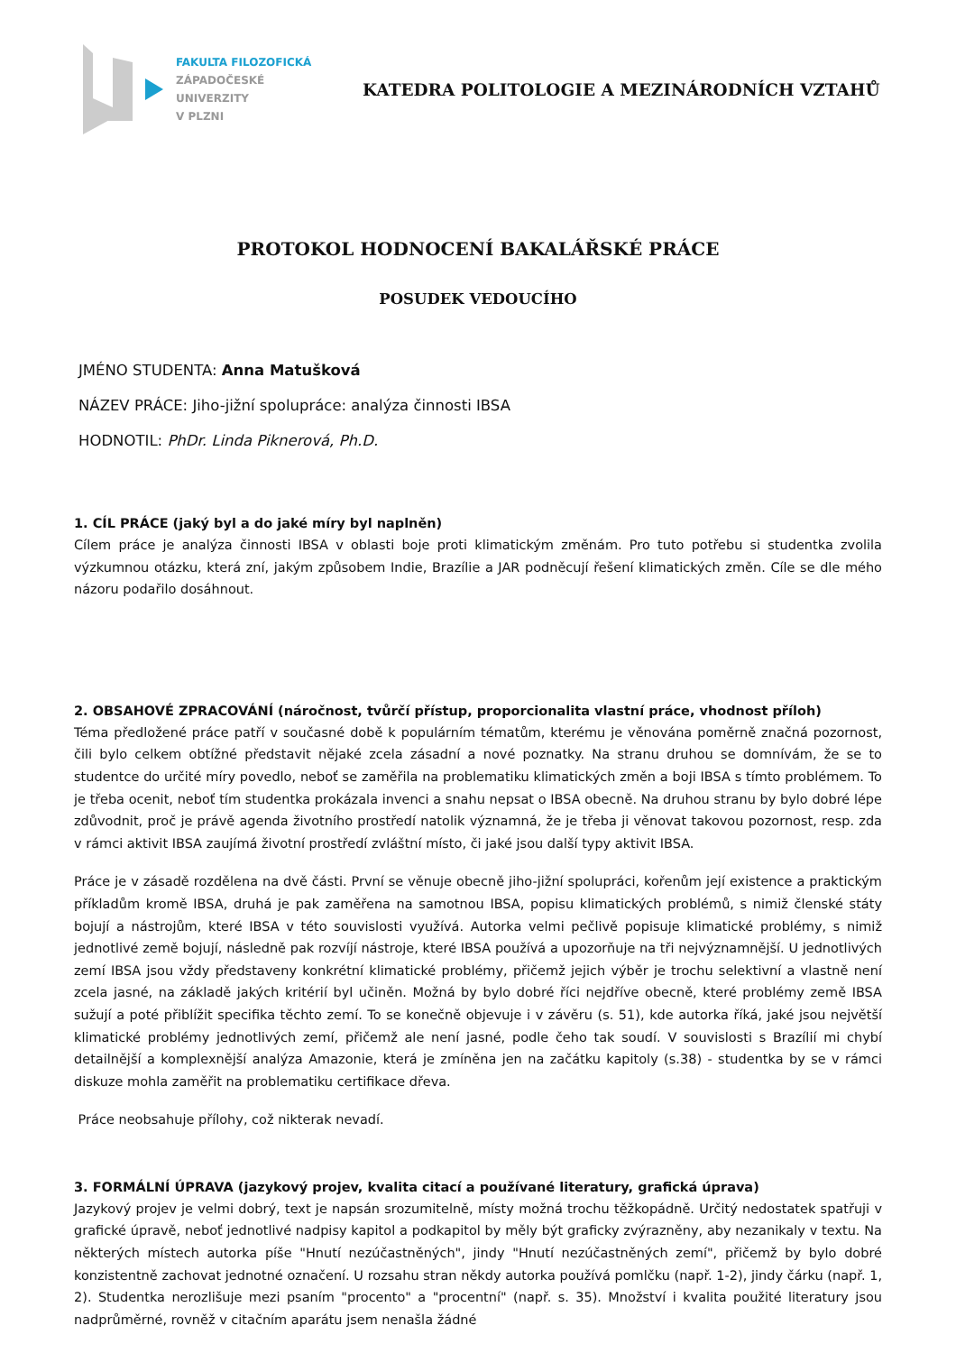FAKULTA FILOZOFICKÁ
ZÁPADOČESKÉ
UNIVERZITY
V PLZNI
KATEDRA POLITOLOGIE A MEZINÁRODNÍCH VZTAHŮ
PROTOKOL HODNOCENÍ BAKALÁŘSKÉ PRÁCE
POSUDEK VEDOUCÍHO
JMÉNO STUDENTA: Anna Matušková
NÁZEV PRÁCE: Jiho-jižní spolupráce: analýza činnosti IBSA
HODNOTIL: PhDr. Linda Piknerová, Ph.D.
1. CÍL PRÁCE (jaký byl a do jaké míry byl naplněn)
Cílem práce je analýza činnosti IBSA v oblasti boje proti klimatickým změnám. Pro tuto potřebu si studentka zvolila výzkumnou otázku, která zní, jakým způsobem Indie, Brazílie a JAR podněcují řešení klimatických změn. Cíle se dle mého názoru podařilo dosáhnout.
2. OBSAHOVÉ ZPRACOVÁNÍ (náročnost, tvůrčí přístup, proporcionalita vlastní práce, vhodnost příloh)
Téma předložené práce patří v současné době k populárním tématům, kterému je věnována poměrně značná pozornost, čili bylo celkem obtížné představit nějaké zcela zásadní a nové poznatky. Na stranu druhou se domnívám, že se to studentce do určité míry povedlo, neboť se zaměřila na problematiku klimatických změn a boji IBSA s tímto problémem. To je třeba ocenit, neboť tím studentka prokázala invenci a snahu nepsat o IBSA obecně. Na druhou stranu by bylo dobré lépe zdůvodnit, proč je právě agenda životního prostředí natolik významná, že je třeba ji věnovat takovou pozornost, resp. zda v rámci aktivit IBSA zaujímá životní prostředí zvláštní místo, či jaké jsou další typy aktivit IBSA.
Práce je v zásadě rozdělena na dvě části. První se věnuje obecně jiho-jižní spolupráci, kořenům její existence a praktickým příkladům kromě IBSA, druhá je pak zaměřena na samotnou IBSA, popisu klimatických problémů, s nimiž členské státy bojují a nástrojům, které IBSA v této souvislosti využívá. Autorka velmi pečlivě popisuje klimatické problémy, s nimiž jednotlivé země bojují, následně pak rozvíjí nástroje, které IBSA používá a upozorňuje na tři nejvýznamnější. U jednotlivých zemí IBSA jsou vždy představeny konkrétní klimatické problémy, přičemž jejich výběr je trochu selektivní a vlastně není zcela jasné, na základě jakých kritérií byl učiněn. Možná by bylo dobré říci nejdříve obecně, které problémy země IBSA sužují a poté přiblížit specifika těchto zemí. To se konečně objevuje i v závěru (s. 51), kde autorka říká, jaké jsou největší klimatické problémy jednotlivých zemí, přičemž ale není jasné, podle čeho tak soudí. V souvislosti s Brazílií mi chybí detailnější a komplexnější analýza Amazonie, která je zmíněna jen na začátku kapitoly (s.38) - studentka by se v rámci diskuze mohla zaměřit na problematiku certifikace dřeva.
Práce neobsahuje přílohy, což nikterak nevadí.
3. FORMÁLNÍ ÚPRAVA (jazykový projev, kvalita citací a používané literatury, grafická úprava)
Jazykový projev je velmi dobrý, text je napsán srozumitelně, místy možná trochu těžkopádně. Určitý nedostatek spatřuji v grafické úpravě, neboť jednotlivé nadpisy kapitol a podkapitol by měly být graficky zvýrazněny, aby nezanikaly v textu. Na některých místech autorka píše "Hnutí nezúčastněných", jindy "Hnutí nezúčastněných zemí", přičemž by bylo dobré konzistentně zachovat jednotné označení. U rozsahu stran někdy autorka používá pomlčku (např. 1-2), jindy čárku (např. 1, 2). Studentka nerozlišuje mezi psaním "procento" a "procentní" (např. s. 35). Množství i kvalita použité literatury jsou nadprůměrné, rovněž v citačním aparátu jsem nenašla žádné